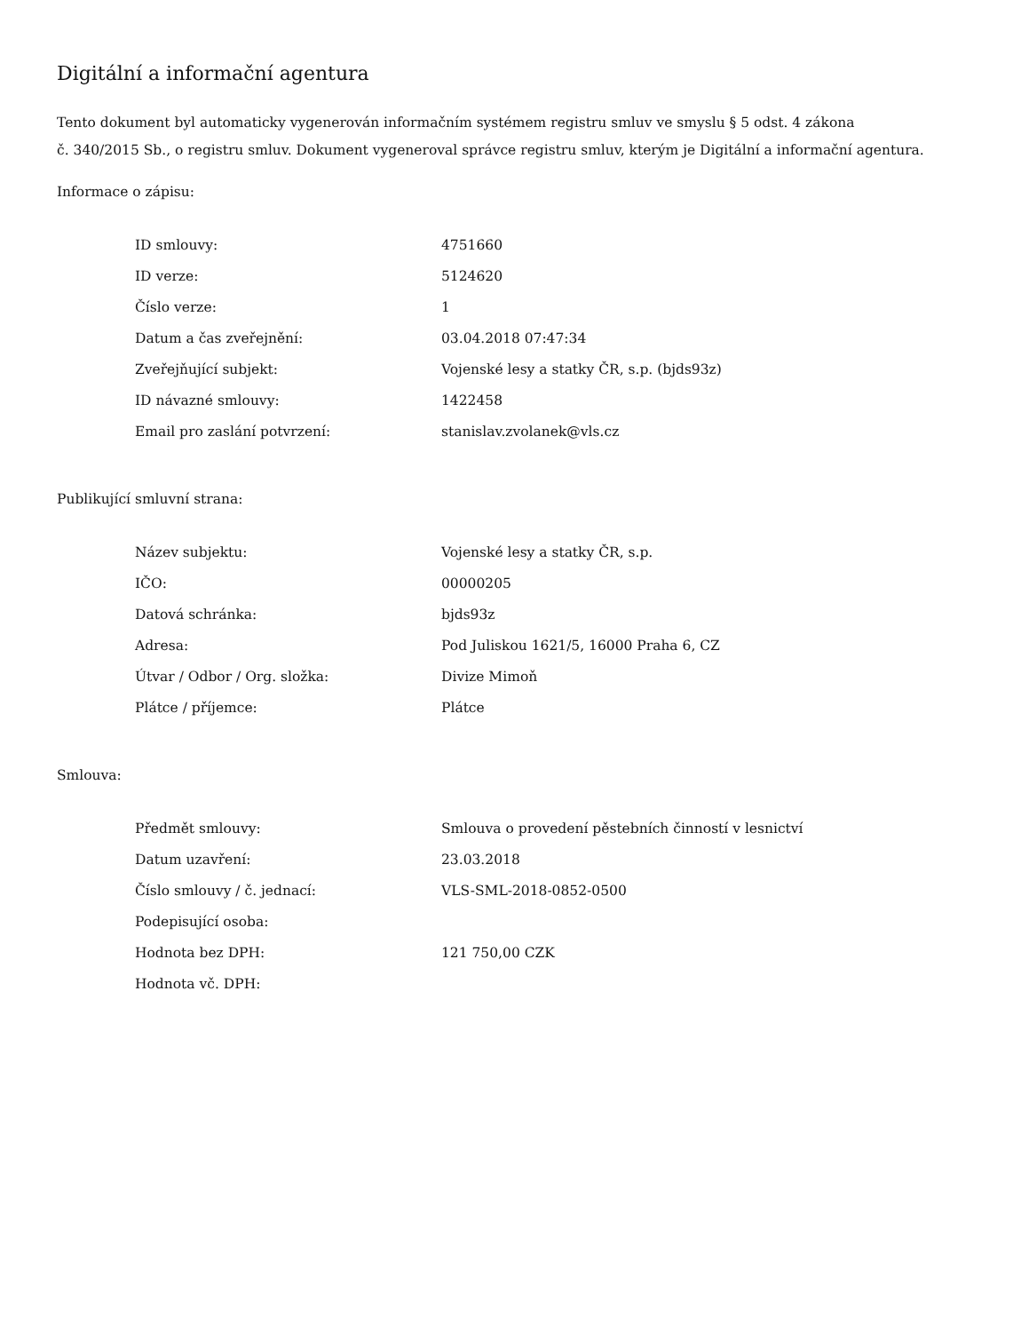Digitální a informační agentura
Tento dokument byl automaticky vygenerován informačním systémem registru smluv ve smyslu § 5 odst. 4 zákona
č. 340/2015 Sb., o registru smluv. Dokument vygeneroval správce registru smluv, kterým je Digitální a informační agentura.
Informace o zápisu:
| ID smlouvy: | 4751660 |
| ID verze: | 5124620 |
| Číslo verze: | 1 |
| Datum a čas zveřejnění: | 03.04.2018 07:47:34 |
| Zveřejňující subjekt: | Vojenské lesy a statky ČR, s.p. (bjds93z) |
| ID návazné smlouvy: | 1422458 |
| Email pro zaslání potvrzení: | stanislav.zvolanek@vls.cz |
Publikující smluvní strana:
| Název subjektu: | Vojenské lesy a statky ČR, s.p. |
| IČO: | 00000205 |
| Datová schránka: | bjds93z |
| Adresa: | Pod Juliskou 1621/5, 16000 Praha 6, CZ |
| Útvar / Odbor / Org. složka: | Divize Mimoň |
| Plátce / příjemce: | Plátce |
Smlouva:
| Předmět smlouvy: | Smlouva o provedení pěstebních činností v lesnictví |
| Datum uzavření: | 23.03.2018 |
| Číslo smlouvy / č. jednací: | VLS-SML-2018-0852-0500 |
| Podepisující osoba: | |
| Hodnota bez DPH: | 121 750,00 CZK |
| Hodnota vč. DPH: | |